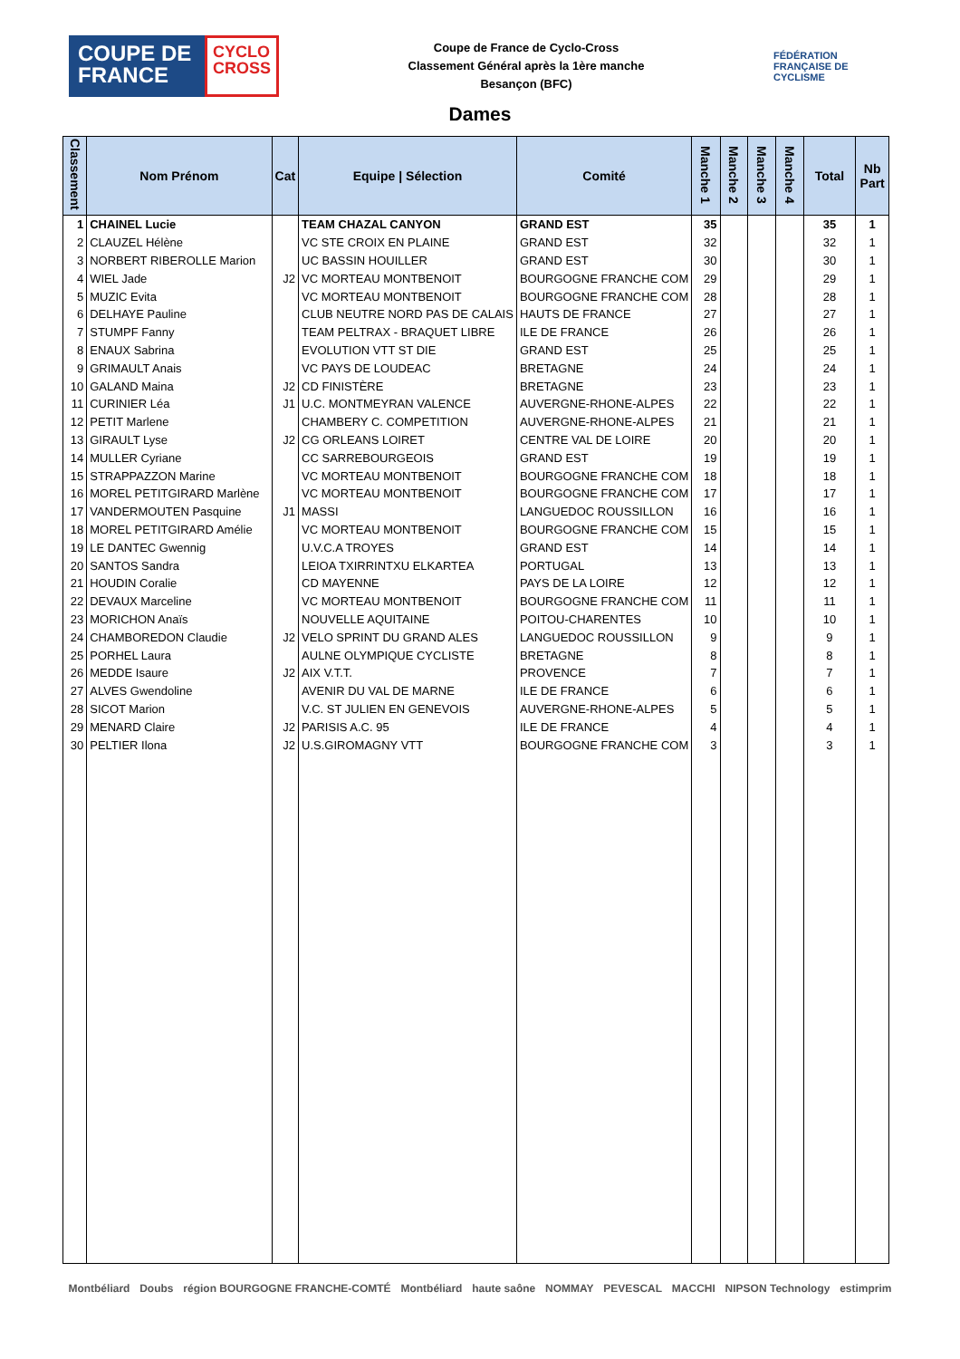COUPE DE FRANCE
CYCLO CROSS
Coupe de France de Cyclo-Cross
Classement Général après la 1ère manche
Besançon (BFC)
FÉDÉRATION FRANÇAISE DE CYCLISME
Dames
| Classement | Nom Prénom | Cat | Equipe / Sélection | Comité | Manche 1 | Manche 2 | Manche 3 | Manche 4 | Total | Nb Part |
| --- | --- | --- | --- | --- | --- | --- | --- | --- | --- | --- |
| 1 | CHAINEL Lucie | | TEAM CHAZAL CANYON | GRAND EST | 35 | | | | 35 | 1 |
| 2 | CLAUZEL Hélène | | VC STE CROIX EN PLAINE | GRAND EST | 32 | | | | 32 | 1 |
| 3 | NORBERT RIBEROLLE Marion | | UC BASSIN HOUILLER | GRAND EST | 30 | | | | 30 | 1 |
| 4 | WIEL Jade | J2 | VC MORTEAU MONTBENOIT | BOURGOGNE FRANCHE COM | 29 | | | | 29 | 1 |
| 5 | MUZIC Evita | | VC MORTEAU MONTBENOIT | BOURGOGNE FRANCHE COM | 28 | | | | 28 | 1 |
| 6 | DELHAYE Pauline | | CLUB NEUTRE NORD PAS DE CALAIS | HAUTS DE FRANCE | 27 | | | | 27 | 1 |
| 7 | STUMPF Fanny | | TEAM PELTRAX - BRAQUET LIBRE | ILE DE FRANCE | 26 | | | | 26 | 1 |
| 8 | ENAUX Sabrina | | EVOLUTION VTT ST DIE | GRAND EST | 25 | | | | 25 | 1 |
| 9 | GRIMAULT Anais | | VC PAYS DE LOUDEAC | BRETAGNE | 24 | | | | 24 | 1 |
| 10 | GALAND Maina | J2 | CD FINISTÈRE | BRETAGNE | 23 | | | | 23 | 1 |
| 11 | CURINIER Léa | J1 | U.C. MONTMEYRAN VALENCE | AUVERGNE-RHONE-ALPES | 22 | | | | 22 | 1 |
| 12 | PETIT Marlene | | CHAMBERY C. COMPETITION | AUVERGNE-RHONE-ALPES | 21 | | | | 21 | 1 |
| 13 | GIRAULT Lyse | J2 | CG ORLEANS LOIRET | CENTRE VAL DE LOIRE | 20 | | | | 20 | 1 |
| 14 | MULLER Cyriane | | CC SARREBOURGEOIS | GRAND EST | 19 | | | | 19 | 1 |
| 15 | STRAPPAZZON Marine | | VC MORTEAU MONTBENOIT | BOURGOGNE FRANCHE COM | 18 | | | | 18 | 1 |
| 16 | MOREL PETITGIRARD Marlène | | VC MORTEAU MONTBENOIT | BOURGOGNE FRANCHE COM | 17 | | | | 17 | 1 |
| 17 | VANDERMOUTEN Pasquine | J1 | MASSI | LANGUEDOC ROUSSILLON | 16 | | | | 16 | 1 |
| 18 | MOREL PETITGIRARD Amélie | | VC MORTEAU MONTBENOIT | BOURGOGNE FRANCHE COM | 15 | | | | 15 | 1 |
| 19 | LE DANTEC Gwennig | | U.V.C.A TROYES | GRAND EST | 14 | | | | 14 | 1 |
| 20 | SANTOS Sandra | | LEIOA TXIRRINTXU ELKARTEA | PORTUGAL | 13 | | | | 13 | 1 |
| 21 | HOUDIN Coralie | | CD MAYENNE | PAYS DE LA LOIRE | 12 | | | | 12 | 1 |
| 22 | DEVAUX Marceline | | VC MORTEAU MONTBENOIT | BOURGOGNE FRANCHE COM | 11 | | | | 11 | 1 |
| 23 | MORICHON Anaïs | | NOUVELLE AQUITAINE | POITOU-CHARENTES | 10 | | | | 10 | 1 |
| 24 | CHAMBOREDON Claudie | J2 | VELO SPRINT DU GRAND ALES | LANGUEDOC ROUSSILLON | 9 | | | | 9 | 1 |
| 25 | PORHEL Laura | | AULNE OLYMPIQUE CYCLISTE | BRETAGNE | 8 | | | | 8 | 1 |
| 26 | MEDDE Isaure | J2 | AIX V.T.T. | PROVENCE | 7 | | | | 7 | 1 |
| 27 | ALVES Gwendoline | | AVENIR DU VAL DE MARNE | ILE DE FRANCE | 6 | | | | 6 | 1 |
| 28 | SICOT Marion | | V.C. ST JULIEN EN GENEVOIS | AUVERGNE-RHONE-ALPES | 5 | | | | 5 | 1 |
| 29 | MENARD Claire | J2 | PARISIS A.C. 95 | ILE DE FRANCE | 4 | | | | 4 | 1 |
| 30 | PELTIER Ilona | J2 | U.S.GIROMAGNY VTT | BOURGOGNE FRANCHE COM | 3 | | | | 3 | 1 |
Montbéliard Doubs région BOURGOGNE FRANCHE-COMTÉ Montbéliard haute saône NOMMAY PEVESCAL MACCHI NIPSON Technology estimprim